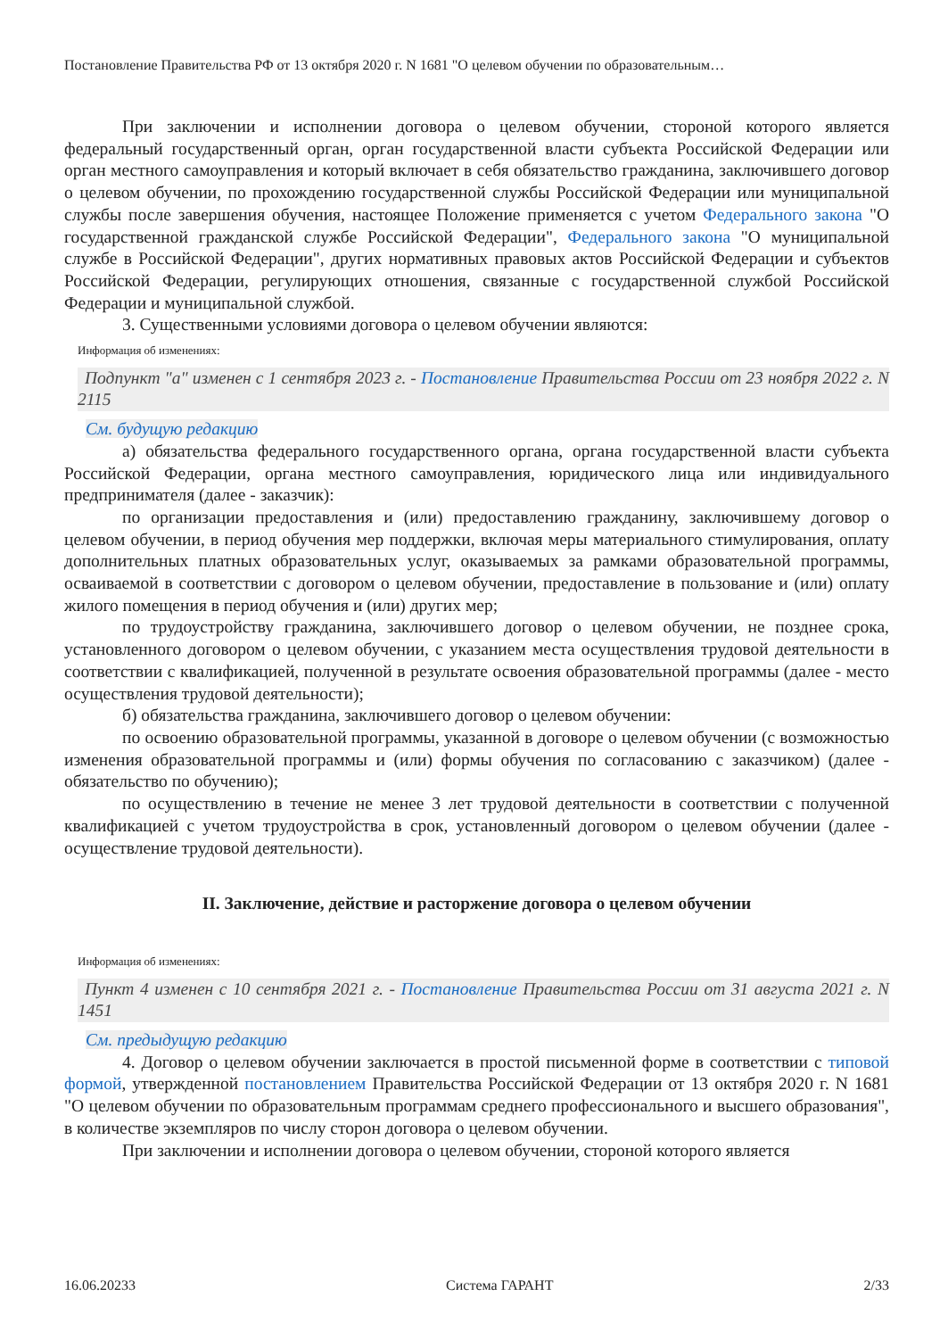Постановление Правительства РФ от 13 октября 2020 г. N 1681 "О целевом обучении по образовательным…
При заключении и исполнении договора о целевом обучении, стороной которого является федеральный государственный орган, орган государственной власти субъекта Российской Федерации или орган местного самоуправления и который включает в себя обязательство гражданина, заключившего договор о целевом обучении, по прохождению государственной службы Российской Федерации или муниципальной службы после завершения обучения, настоящее Положение применяется с учетом Федерального закона "О государственной гражданской службе Российской Федерации", Федерального закона "О муниципальной службе в Российской Федерации", других нормативных правовых актов Российской Федерации и субъектов Российской Федерации, регулирующих отношения, связанные с государственной службой Российской Федерации и муниципальной службой.
3. Существенными условиями договора о целевом обучении являются:
Информация об изменениях:
Подпункт "а" изменен с 1 сентября 2023 г. - Постановление Правительства России от 23 ноября 2022 г. N 2115
См. будущую редакцию
а) обязательства федерального государственного органа, органа государственной власти субъекта Российской Федерации, органа местного самоуправления, юридического лица или индивидуального предпринимателя (далее - заказчик):
по организации предоставления и (или) предоставлению гражданину, заключившему договор о целевом обучении, в период обучения мер поддержки, включая меры материального стимулирования, оплату дополнительных платных образовательных услуг, оказываемых за рамками образовательной программы, осваиваемой в соответствии с договором о целевом обучении, предоставление в пользование и (или) оплату жилого помещения в период обучения и (или) других мер;
по трудоустройству гражданина, заключившего договор о целевом обучении, не позднее срока, установленного договором о целевом обучении, с указанием места осуществления трудовой деятельности в соответствии с квалификацией, полученной в результате освоения образовательной программы (далее - место осуществления трудовой деятельности);
б) обязательства гражданина, заключившего договор о целевом обучении:
по освоению образовательной программы, указанной в договоре о целевом обучении (с возможностью изменения образовательной программы и (или) формы обучения по согласованию с заказчиком) (далее - обязательство по обучению);
по осуществлению в течение не менее 3 лет трудовой деятельности в соответствии с полученной квалификацией с учетом трудоустройства в срок, установленный договором о целевом обучении (далее - осуществление трудовой деятельности).
II. Заключение, действие и расторжение договора о целевом обучении
Информация об изменениях:
Пункт 4 изменен с 10 сентября 2021 г. - Постановление Правительства России от 31 августа 2021 г. N 1451
См. предыдущую редакцию
4. Договор о целевом обучении заключается в простой письменной форме в соответствии с типовой формой, утвержденной постановлением Правительства Российской Федерации от 13 октября 2020 г. N 1681 "О целевом обучении по образовательным программам среднего профессионального и высшего образования", в количестве экземпляров по числу сторон договора о целевом обучении.
При заключении и исполнении договора о целевом обучении, стороной которого является
16.06.20233 Система ГАРАНТ 2/33